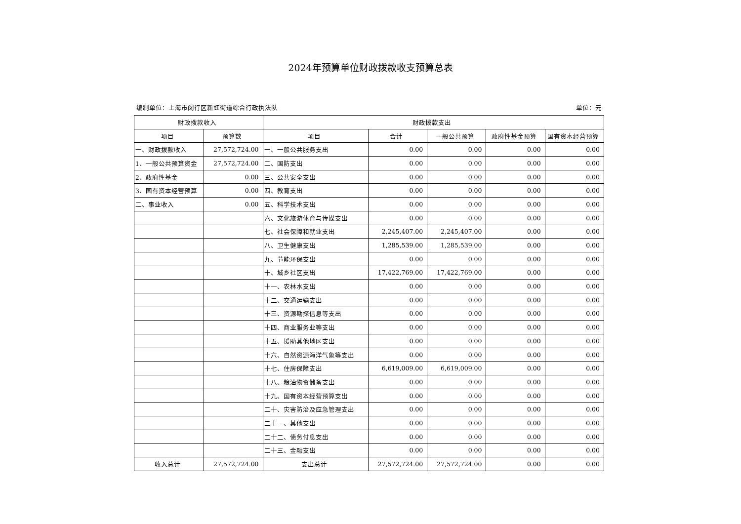2024年预算单位财政拨款收支预算总表
编制单位：上海市闵行区新虹街道综合行政执法队 单位：元
| 财政拨款收入 | | 财政拨款支出 | | | | |
| --- | --- | --- | --- | --- | --- | --- |
| 项目 | 预算数 | 项目 | 合计 | 一般公共预算 | 政府性基金预算 | 国有资本经营预算 |
| 一、财政拨款收入 | 27,572,724.00 | 一、一般公共服务支出 | 0.00 | 0.00 | 0.00 | 0.00 |
| 1、一般公共预算资金 | 27,572,724.00 | 二、国防支出 | 0.00 | 0.00 | 0.00 | 0.00 |
| 2、政府性基金 | 0.00 | 三、公共安全支出 | 0.00 | 0.00 | 0.00 | 0.00 |
| 3、国有资本经营预算 | 0.00 | 四、教育支出 | 0.00 | 0.00 | 0.00 | 0.00 |
| 二、事业收入 | 0.00 | 五、科学技术支出 | 0.00 | 0.00 | 0.00 | 0.00 |
| | | 六、文化旅游体育与传媒支出 | 0.00 | 0.00 | 0.00 | 0.00 |
| | | 七、社会保障和就业支出 | 2,245,407.00 | 2,245,407.00 | 0.00 | 0.00 |
| | | 八、卫生健康支出 | 1,285,539.00 | 1,285,539.00 | 0.00 | 0.00 |
| | | 九、节能环保支出 | 0.00 | 0.00 | 0.00 | 0.00 |
| | | 十、城乡社区支出 | 17,422,769.00 | 17,422,769.00 | 0.00 | 0.00 |
| | | 十一、农林水支出 | 0.00 | 0.00 | 0.00 | 0.00 |
| | | 十二、交通运输支出 | 0.00 | 0.00 | 0.00 | 0.00 |
| | | 十三、资源勘探信息等支出 | 0.00 | 0.00 | 0.00 | 0.00 |
| | | 十四、商业服务业等支出 | 0.00 | 0.00 | 0.00 | 0.00 |
| | | 十五、援助其他地区支出 | 0.00 | 0.00 | 0.00 | 0.00 |
| | | 十六、自然资源海洋气象等支出 | 0.00 | 0.00 | 0.00 | 0.00 |
| | | 十七、住房保障支出 | 6,619,009.00 | 6,619,009.00 | 0.00 | 0.00 |
| | | 十八、粮油物资储备支出 | 0.00 | 0.00 | 0.00 | 0.00 |
| | | 十九、国有资本经营预算支出 | 0.00 | 0.00 | 0.00 | 0.00 |
| | | 二十、灾害防治及应急管理支出 | 0.00 | 0.00 | 0.00 | 0.00 |
| | | 二十一、其他支出 | 0.00 | 0.00 | 0.00 | 0.00 |
| | | 二十二、债务付息支出 | 0.00 | 0.00 | 0.00 | 0.00 |
| | | 二十三、金融支出 | 0.00 | 0.00 | 0.00 | 0.00 |
| 收入总计 | 27,572,724.00 | 支出总计 | 27,572,724.00 | 27,572,724.00 | 0.00 | 0.00 |